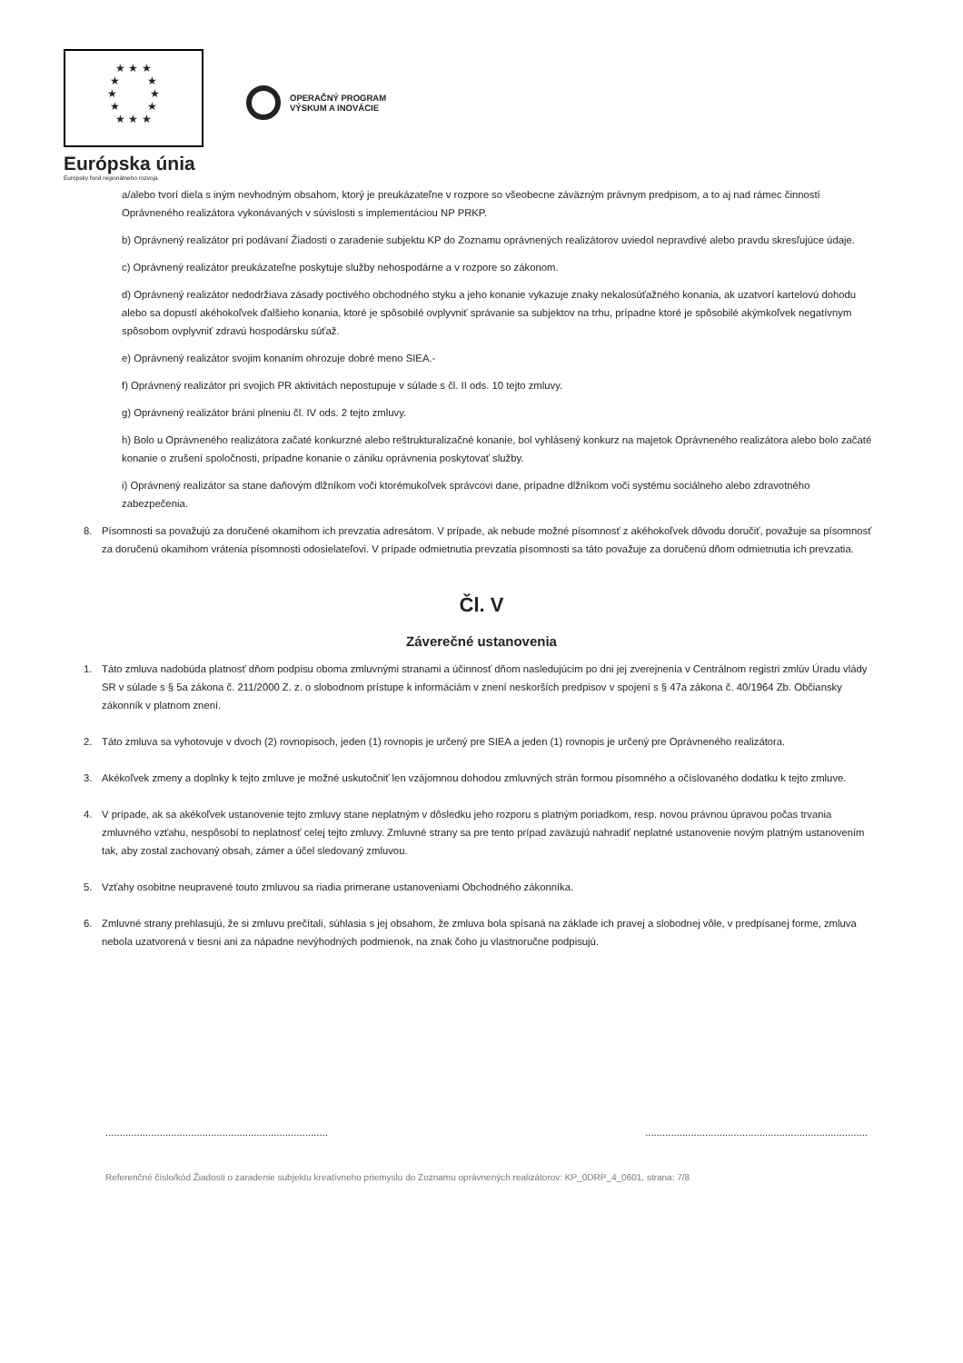★ ★ ★
★ ★
★ ★
★ ★
★ ★ ★
Európska únia
Európsky fond regionálneho rozvoja
OPERAČNÝ PROGRAM
VÝSKUM A INOVÁCIE
a/alebo tvorí diela s iným nevhodným obsahom, ktorý je preukázateľne v rozpore so všeobecne záväzným právnym predpisom, a to aj nad rámec činností Oprávneného realizátora vykonávaných v súvislosti s implementáciou NP PRKP.
b) Oprávnený realizátor pri podávaní Žiadosti o zaradenie subjektu KP do Zoznamu oprávnených realizátorov uviedol nepravdivé alebo pravdu skresľujúce údaje.
c) Oprávnený realizátor preukázateľne poskytuje služby nehospodárne a v rozpore so zákonom.
d) Oprávnený realizátor nedodržiava zásady poctivého obchodného styku a jeho konanie vykazuje znaky nekalosúťažného konania, ak uzatvorí kartelovú dohodu alebo sa dopustí akéhokoľvek ďalšieho konania, ktoré je spôsobilé ovplyvniť správanie sa subjektov na trhu, prípadne ktoré je spôsobilé akýmkoľvek negatívnym spôsobom ovplyvniť zdravú hospodársku súťaž.
e) Oprávnený realizátor svojim konaním ohrozuje dobré meno SIEA.-
f) Oprávnený realizátor pri svojich PR aktivitách nepostupuje v súlade s čl. II ods. 10 tejto zmluvy.
g) Oprávnený realizátor bráni plneniu čl. IV ods. 2 tejto zmluvy.
h) Bolo u Oprávneného realizátora začaté konkurzné alebo reštrukturalizačné konanie, bol vyhlásený konkurz na majetok Oprávneného realizátora alebo bolo začaté konanie o zrušení spoločnosti, prípadne konanie o zániku oprávnenia poskytovať služby.
i) Oprávnený realizátor sa stane daňovým dlžníkom voči ktorémukoľvek správcovi dane, prípadne dlžníkom voči systému sociálneho alebo zdravotného zabezpečenia.
8. Písomnosti sa považujú za doručené okamihom ich prevzatia adresátom. V prípade, ak nebude možné písomnosť z akéhokoľvek dôvodu doručiť, považuje sa písomnosť za doručenú okamihom vrátenia písomnosti odosielateľovi. V prípade odmietnutia prevzatia písomnosti sa táto považuje za doručenú dňom odmietnutia ich prevzatia.
Čl. V
Záverečné ustanovenia
1. Táto zmluva nadobúda platnosť dňom podpisu oboma zmluvnými stranami a účinnosť dňom nasledujúcim po dni jej zverejnenia v Centrálnom registri zmlúv Úradu vlády SR v súlade s § 5a zákona č. 211/2000 Z. z. o slobodnom prístupe k informáciám v znení neskorších predpisov v spojení s § 47a zákona č. 40/1964 Zb. Občiansky zákonník v platnom znení.
2. Táto zmluva sa vyhotovuje v dvoch (2) rovnopisoch, jeden (1) rovnopis je určený pre SIEA a jeden (1) rovnopis je určený pre Oprávneného realizátora.
3. Akékoľvek zmeny a doplnky k tejto zmluve je možné uskutočniť len vzájomnou dohodou zmluvných strán formou písomného a očíslovaného dodatku k tejto zmluve.
4. V prípade, ak sa akékoľvek ustanovenie tejto zmluvy stane neplatným v dôsledku jeho rozporu s platným poriadkom, resp. novou právnou úpravou počas trvania zmluvného vzťahu, nespôsobí to neplatnosť celej tejto zmluvy. Zmluvné strany sa pre tento prípad zaväzujú nahradiť neplatné ustanovenie novým platným ustanovením tak, aby zostal zachovaný obsah, zámer a účel sledovaný zmluvou.
5. Vzťahy osobitne neupravené touto zmluvou sa riadia primerane ustanoveniami Obchodného zákonníka.
6. Zmluvné strany prehlasujú, že si zmluvu prečítali, súhlasia s jej obsahom, že zmluva bola spísaná na základe ich pravej a slobodnej vôle, v predpísanej forme, zmluva nebola uzatvorená v tiesni ani za nápadne nevýhodných podmienok, na znak čoho ju vlastnoručne podpisujú.
.............................................................................. ..............................................................................
Referenčné číslo/kód Žiadosti o zaradenie subjektu kreatívneho priemyslu do Zoznamu oprávnených realizátorov: KP_0DRP_4_0601, strana: 7/8